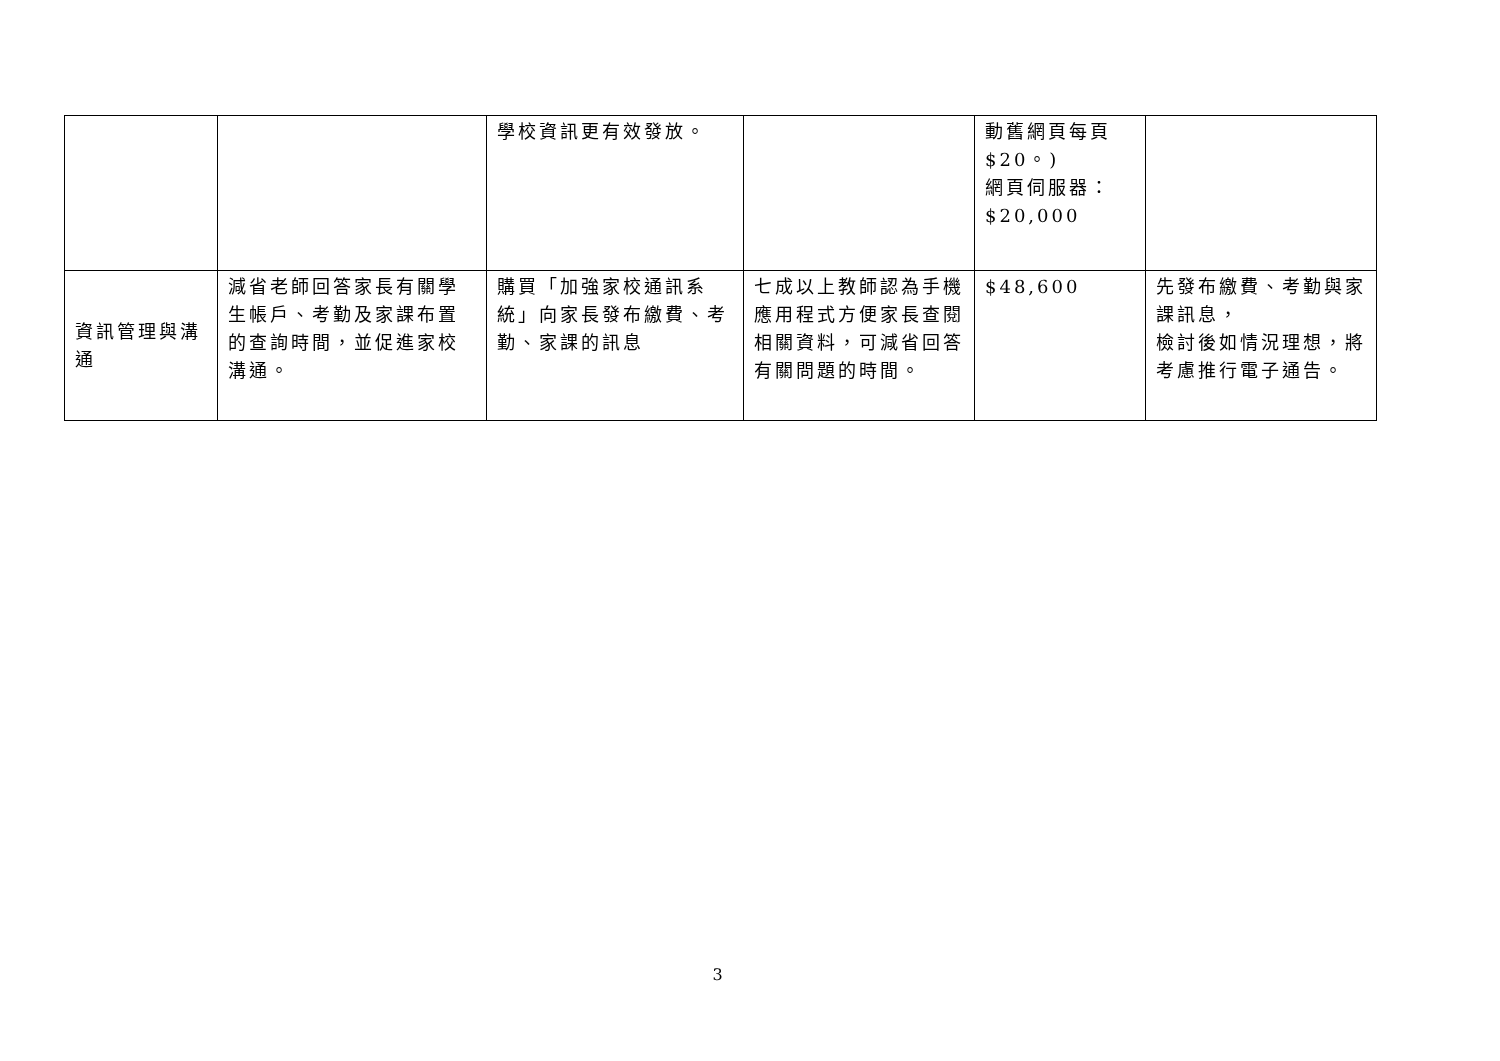| | | 學校資訊更有效發放。 | | 動舊網頁每頁 $20。) 網頁伺服器： $20,000 | |
| 資訊管理與溝通 | 減省老師回答家長有關學生帳戶、考勤及家課布置的查詢時間，並促進家校溝通。 | 購買「加強家校通訊系統」向家長發布繳費、考勤、家課的訊息 | 七成以上教師認為手機應用程式方便家長查閱相關資料，可減省回答有關問題的時間。 | $48,600 | 先發布繳費、考勤與家課訊息， 檢討後如情況理想，將考慮推行電子通告。 |
3